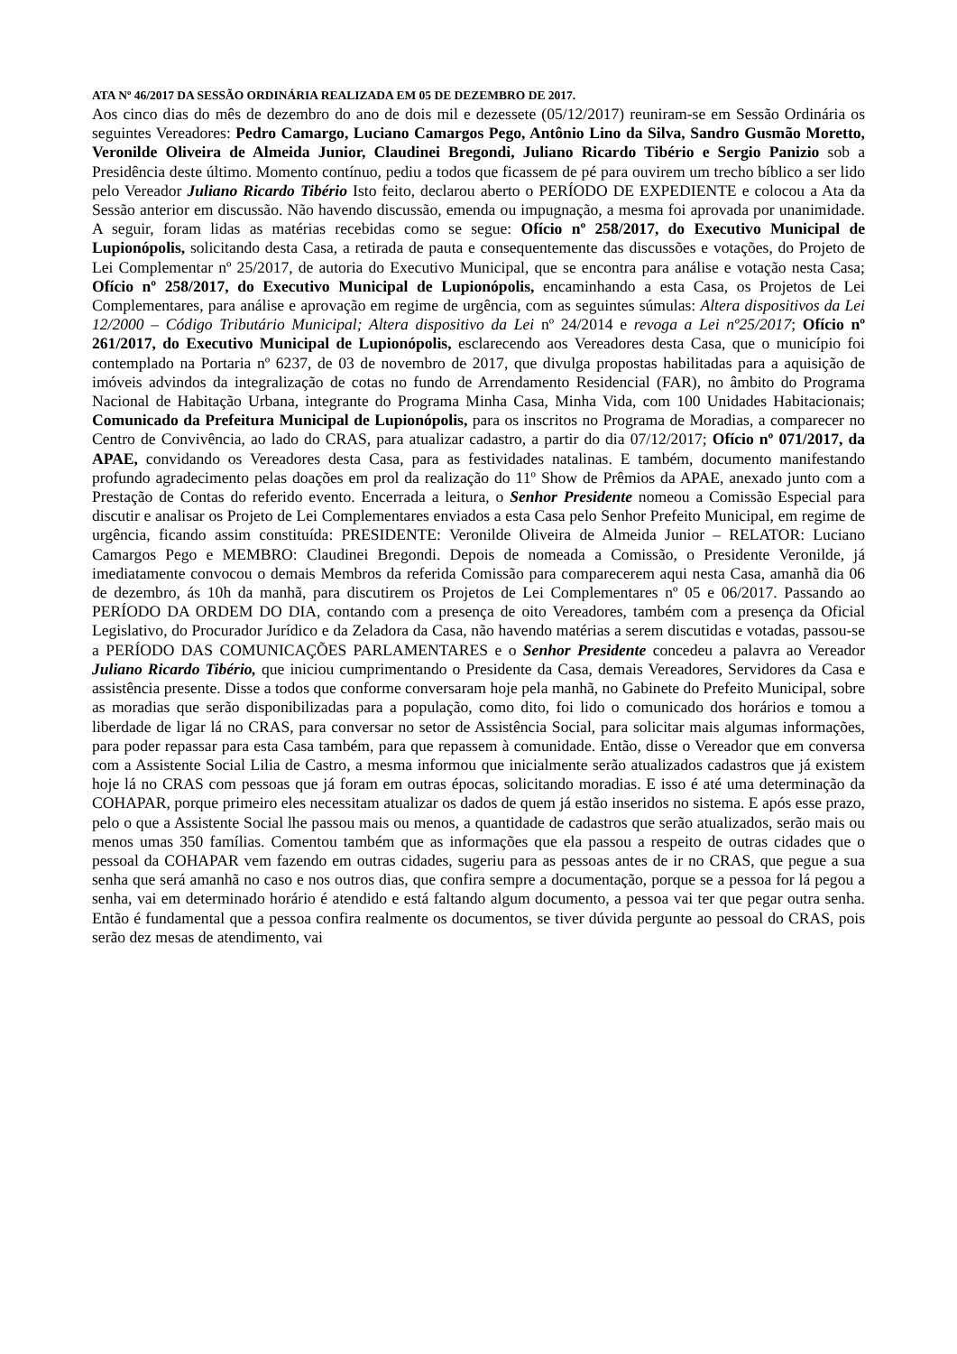ATA Nº 46/2017 DA SESSÃO ORDINÁRIA REALIZADA EM 05 DE DEZEMBRO DE 2017.
Aos cinco dias do mês de dezembro do ano de dois mil e dezessete (05/12/2017) reuniram-se em Sessão Ordinária os seguintes Vereadores: Pedro Camargo, Luciano Camargos Pego, Antônio Lino da Silva, Sandro Gusmão Moretto, Veronilde Oliveira de Almeida Junior, Claudinei Bregondi, Juliano Ricardo Tibério e Sergio Panizio sob a Presidência deste último. Momento contínuo, pediu a todos que ficassem de pé para ouvirem um trecho bíblico a ser lido pelo Vereador Juliano Ricardo Tibério Isto feito, declarou aberto o PERÍODO DE EXPEDIENTE e colocou a Ata da Sessão anterior em discussão. Não havendo discussão, emenda ou impugnação, a mesma foi aprovada por unanimidade. A seguir, foram lidas as matérias recebidas como se segue: Ofício nº 258/2017, do Executivo Municipal de Lupionópolis, solicitando desta Casa, a retirada de pauta e consequentemente das discussões e votações, do Projeto de Lei Complementar nº 25/2017, de autoria do Executivo Municipal, que se encontra para análise e votação nesta Casa; Ofício nº 258/2017, do Executivo Municipal de Lupionópolis, encaminhando a esta Casa, os Projetos de Lei Complementares, para análise e aprovação em regime de urgência, com as seguintes súmulas: Altera dispositivos da Lei 12/2000 – Código Tributário Municipal; Altera dispositivo da Lei nº 24/2014 e revoga a Lei nº25/2017; Ofício nº 261/2017, do Executivo Municipal de Lupionópolis, esclarecendo aos Vereadores desta Casa, que o município foi contemplado na Portaria nº 6237, de 03 de novembro de 2017, que divulga propostas habilitadas para a aquisição de imóveis advindos da integralização de cotas no fundo de Arrendamento Residencial (FAR), no âmbito do Programa Nacional de Habitação Urbana, integrante do Programa Minha Casa, Minha Vida, com 100 Unidades Habitacionais; Comunicado da Prefeitura Municipal de Lupionópolis, para os inscritos no Programa de Moradias, a comparecer no Centro de Convivência, ao lado do CRAS, para atualizar cadastro, a partir do dia 07/12/2017; Ofício nº 071/2017, da APAE, convidando os Vereadores desta Casa, para as festividades natalinas. E também, documento manifestando profundo agradecimento pelas doações em prol da realização do 11º Show de Prêmios da APAE, anexado junto com a Prestação de Contas do referido evento. Encerrada a leitura, o Senhor Presidente nomeou a Comissão Especial para discutir e analisar os Projeto de Lei Complementares enviados a esta Casa pelo Senhor Prefeito Municipal, em regime de urgência, ficando assim constituída: PRESIDENTE: Veronilde Oliveira de Almeida Junior – RELATOR: Luciano Camargos Pego e MEMBRO: Claudinei Bregondi. Depois de nomeada a Comissão, o Presidente Veronilde, já imediatamente convocou o demais Membros da referida Comissão para comparecerem aqui nesta Casa, amanhã dia 06 de dezembro, ás 10h da manhã, para discutirem os Projetos de Lei Complementares nº 05 e 06/2017. Passando ao PERÍODO DA ORDEM DO DIA, contando com a presença de oito Vereadores, também com a presença da Oficial Legislativo, do Procurador Jurídico e da Zeladora da Casa, não havendo matérias a serem discutidas e votadas, passou-se a PERÍODO DAS COMUNICAÇÕES PARLAMENTARES e o Senhor Presidente concedeu a palavra ao Vereador Juliano Ricardo Tibério, que iniciou cumprimentando o Presidente da Casa, demais Vereadores, Servidores da Casa e assistência presente. Disse a todos que conforme conversaram hoje pela manhã, no Gabinete do Prefeito Municipal, sobre as moradias que serão disponibilizadas para a população, como dito, foi lido o comunicado dos horários e tomou a liberdade de ligar lá no CRAS, para conversar no setor de Assistência Social, para solicitar mais algumas informações, para poder repassar para esta Casa também, para que repassem à comunidade. Então, disse o Vereador que em conversa com a Assistente Social Lilia de Castro, a mesma informou que inicialmente serão atualizados cadastros que já existem hoje lá no CRAS com pessoas que já foram em outras épocas, solicitando moradias. E isso é até uma determinação da COHAPAR, porque primeiro eles necessitam atualizar os dados de quem já estão inseridos no sistema. E após esse prazo, pelo o que a Assistente Social lhe passou mais ou menos, a quantidade de cadastros que serão atualizados, serão mais ou menos umas 350 famílias. Comentou também que as informações que ela passou a respeito de outras cidades que o pessoal da COHAPAR vem fazendo em outras cidades, sugeriu para as pessoas antes de ir no CRAS, que pegue a sua senha que será amanhã no caso e nos outros dias, que confira sempre a documentação, porque se a pessoa for lá pegou a senha, vai em determinado horário é atendido e está faltando algum documento, a pessoa vai ter que pegar outra senha. Então é fundamental que a pessoa confira realmente os documentos, se tiver dúvida pergunte ao pessoal do CRAS, pois serão dez mesas de atendimento, vai